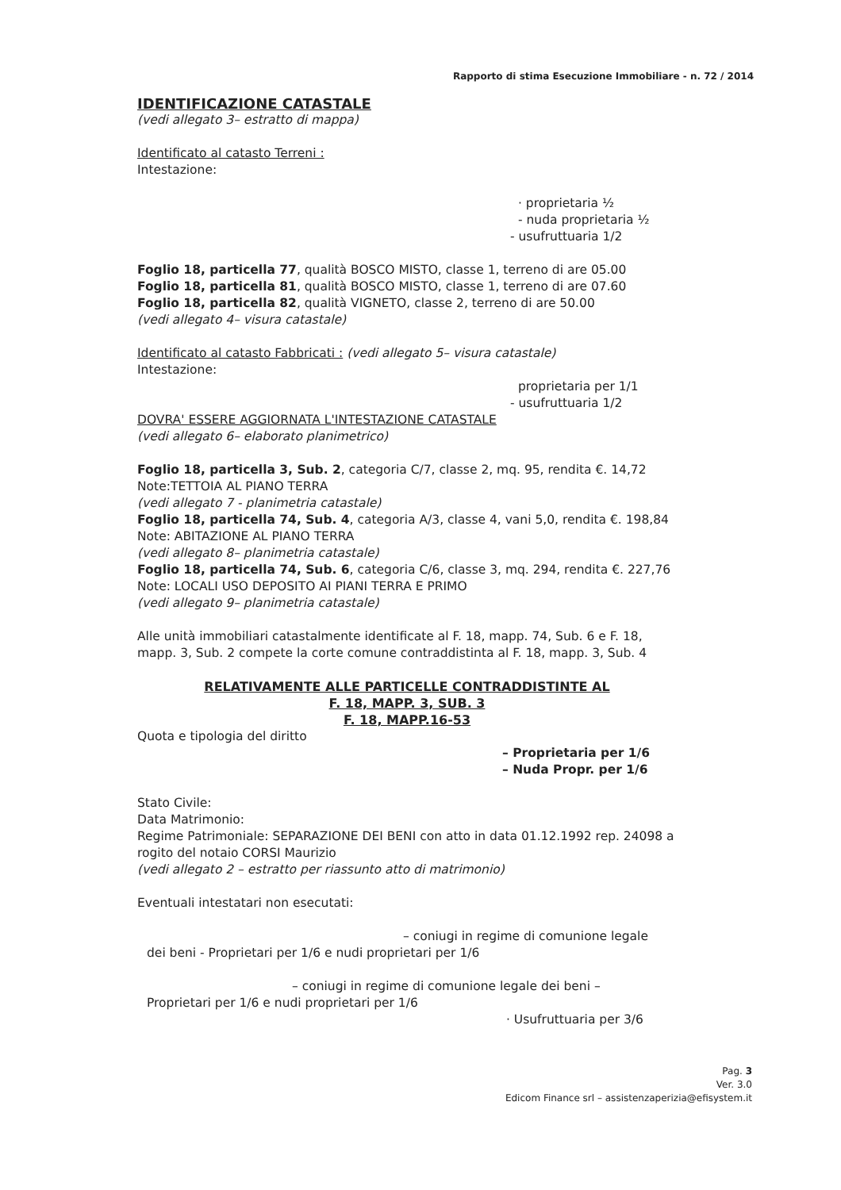Rapporto di stima Esecuzione Immobiliare - n. 72 / 2014
IDENTIFICAZIONE CATASTALE
(vedi allegato 3– estratto di mappa)
Identificato al catasto Terreni :
Intestazione:
· proprietaria ½
- nuda proprietaria ½
- usufruttuaria 1/2
Foglio 18, particella 77, qualità BOSCO MISTO, classe 1, terreno di are 05.00
Foglio 18, particella 81, qualità BOSCO MISTO, classe 1, terreno di are 07.60
Foglio 18, particella 82, qualità VIGNETO, classe 2, terreno di are 50.00
(vedi allegato 4– visura catastale)
Identificato al catasto Fabbricati : (vedi allegato 5– visura catastale)
Intestazione:
proprietaria per 1/1
- usufruttuaria 1/2
DOVRA' ESSERE AGGIORNATA L'INTESTAZIONE CATASTALE
(vedi allegato 6– elaborato planimetrico)
Foglio 18, particella 3, Sub. 2, categoria C/7, classe 2, mq. 95, rendita €. 14,72
Note:TETTOIA AL PIANO TERRA
(vedi allegato 7 - planimetria catastale)
Foglio 18, particella 74, Sub. 4, categoria A/3, classe 4, vani 5,0, rendita €. 198,84
Note: ABITAZIONE AL PIANO TERRA
(vedi allegato 8– planimetria catastale)
Foglio 18, particella 74, Sub. 6, categoria C/6, classe 3, mq. 294, rendita €. 227,76
Note: LOCALI USO DEPOSITO AI PIANI TERRA E PRIMO
(vedi allegato 9– planimetria catastale)
Alle unità immobiliari catastalmente identificate al F. 18, mapp. 74, Sub. 6 e F. 18, mapp. 3, Sub. 2 compete la corte comune contraddistinta al F. 18, mapp. 3, Sub. 4
RELATIVAMENTE ALLE PARTICELLE CONTRADDISTINTE AL
F. 18, MAPP. 3, SUB. 3
F. 18, MAPP.16-53
Quota e tipologia del diritto
– Proprietaria per 1/6
– Nuda Propr. per 1/6
Stato Civile:
Data Matrimonio:
Regime Patrimoniale: SEPARAZIONE DEI BENI con atto in data 01.12.1992 rep. 24098 a rogito del notaio CORSI Maurizio
(vedi allegato 2 – estratto per riassunto atto di matrimonio)
Eventuali intestatari non esecutati:
– coniugi in regime di comunione legale
dei beni - Proprietari per 1/6 e nudi proprietari per 1/6
– coniugi in regime di comunione legale dei beni –
Proprietari per 1/6 e nudi proprietari per 1/6
· Usufruttuaria per 3/6
Pag. 3
Ver. 3.0
Edicom Finance srl – assistenzaperizia@efisystem.it